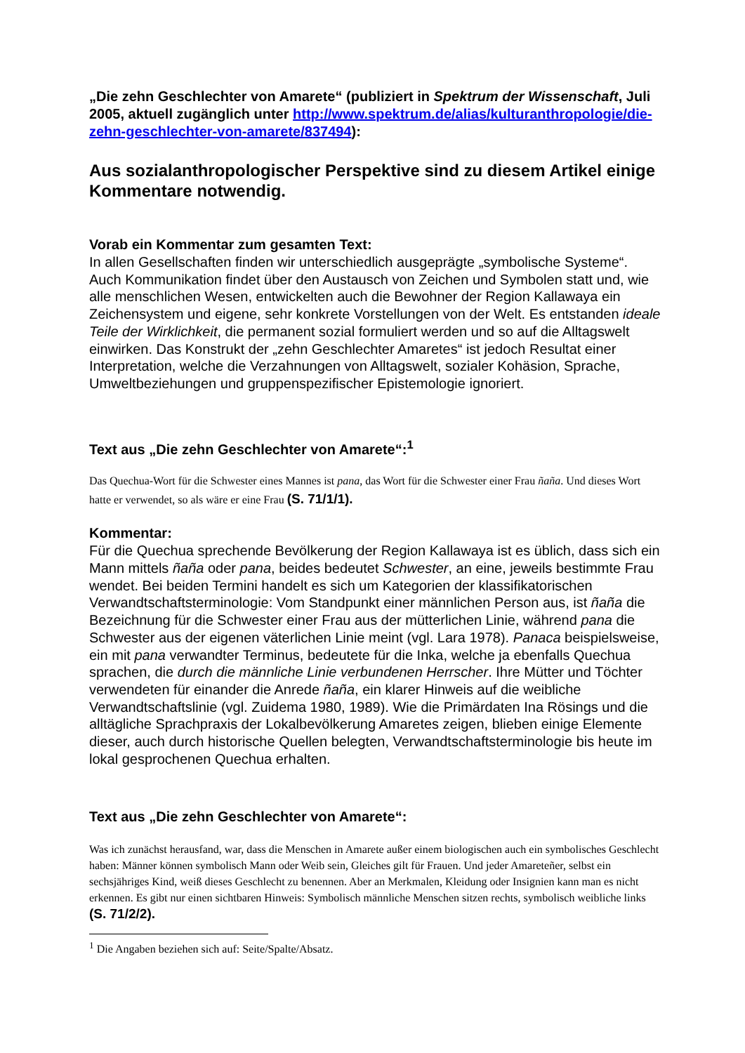„Die zehn Geschlechter von Amarete“ (publiziert in Spektrum der Wissenschaft, Juli 2005, aktuell zugänglich unter http://www.spektrum.de/alias/kulturanthropologie/die-zehn-geschlechter-von-amarete/837494):
Aus sozialanthropologischer Perspektive sind zu diesem Artikel einige Kommentare notwendig.
Vorab ein Kommentar zum gesamten Text:
In allen Gesellschaften finden wir unterschiedlich ausgeprägte „symbolische Systeme“. Auch Kommunikation findet über den Austausch von Zeichen und Symbolen statt und, wie alle menschlichen Wesen, entwickelten auch die Bewohner der Region Kallawaya ein Zeichensystem und eigene, sehr konkrete Vorstellungen von der Welt. Es entstanden ideale Teile der Wirklichkeit, die permanent sozial formuliert werden und so auf die Alltagswelt einwirken. Das Konstrukt der „zehn Geschlechter Amaretes“ ist jedoch Resultat einer Interpretation, welche die Verzahnungen von Alltagswelt, sozialer Kohäsion, Sprache, Umweltbeziehungen und gruppenspezifischer Epistemologie ignoriert.
Text aus „Die zehn Geschlechter von Amarete“:<sup>1</sup>
Das Quechua-Wort für die Schwester eines Mannes ist pana, das Wort für die Schwester einer Frau ñaña. Und dieses Wort hatte er verwendet, so als wäre er eine Frau (S. 71/1/1).
Kommentar:
Für die Quechua sprechende Bevölkerung der Region Kallawaya ist es üblich, dass sich ein Mann mittels ñaña oder pana, beides bedeutet Schwester, an eine, jeweils bestimmte Frau wendet. Bei beiden Termini handelt es sich um Kategorien der klassifikatorischen Verwandtschaftsterminologie: Vom Standpunkt einer männlichen Person aus, ist ñaña die Bezeichnung für die Schwester einer Frau aus der mütterlichen Linie, während pana die Schwester aus der eigenen väterlichen Linie meint (vgl. Lara 1978). Panaca beispielsweise, ein mit pana verwandter Terminus, bedeutete für die Inka, welche ja ebenfalls Quechua sprachen, die durch die männliche Linie verbundenen Herrscher. Ihre Mütter und Töchter verwendeten für einander die Anrede ñaña, ein klarer Hinweis auf die weibliche Verwandtschaftslinie (vgl. Zuidema 1980, 1989). Wie die Primärdaten Ina Rösings und die alltägliche Sprachpraxis der Lokalbevölkerung Amaretes zeigen, blieben einige Elemente dieser, auch durch historische Quellen belegten, Verwandtschaftsterminologie bis heute im lokal gesprochenen Quechua erhalten.
Text aus „Die zehn Geschlechter von Amarete“:
Was ich zunächst herausfand, war, dass die Menschen in Amarete außer einem biologischen auch ein symbolisches Geschlecht haben: Männer können symbolisch Mann oder Weib sein, Gleiches gilt für Frauen. Und jeder Amareteñer, selbst ein sechsjähriges Kind, weiß dieses Geschlecht zu benennen. Aber an Merkmalen, Kleidung oder Insignien kann man es nicht erkennen. Es gibt nur einen sichtbaren Hinweis: Symbolisch männliche Menschen sitzen rechts, symbolisch weibliche links (S. 71/2/2).
<sup>1</sup> Die Angaben beziehen sich auf: Seite/Spalte/Absatz.